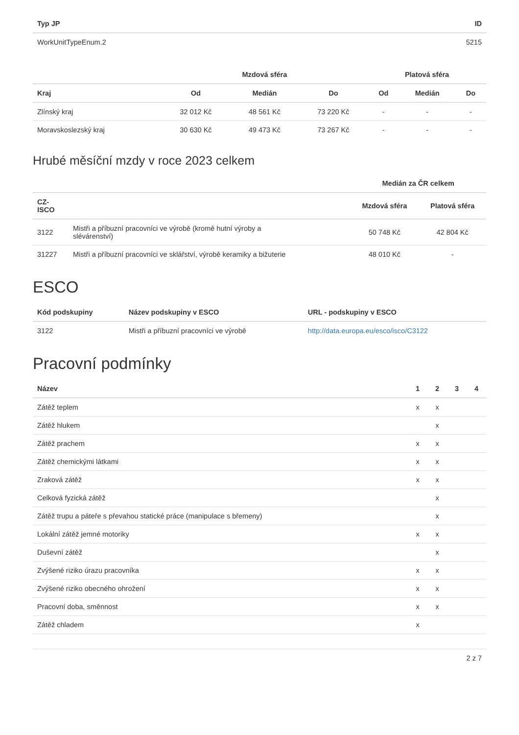| Typ JP | ID |
| --- | --- |
| WorkUnitTypeEnum.2 | 5215 |
| | Mzdová sféra | | | Platová sféra | | |
| --- | --- | --- | --- | --- | --- | --- |
| Kraj | Od | Medián | Do | Od | Medián | Do |
| Zlínský kraj | 32 012 Kč | 48 561 Kč | 73 220 Kč | - | - | - |
| Moravskoslezský kraj | 30 630 Kč | 49 473 Kč | 73 267 Kč | - | - | - |
Hrubé měsíční mzdy v roce 2023 celkem
| | | Medián za ČR celkem | |
| --- | --- | --- | --- |
| CZ- ISCO | | Mzdová sféra | Platová sféra |
| 3122 | Mistři a příbuzní pracovníci ve výrobě (kromě hutní výroby a slévárenství) | 50 748 Kč | 42 804 Kč |
| 31227 | Mistři a příbuzní pracovníci ve sklářství, výrobě keramiky a bižuterie | 48 010 Kč | - |
ESCO
| Kód podskupiny | Název podskupiny v ESCO | URL - podskupiny v ESCO |
| --- | --- | --- |
| 3122 | Mistři a příbuzní pracovníci ve výrobě | http://data.europa.eu/esco/isco/C3122 |
Pracovní podmínky
| Název | 1 | 2 | 3 | 4 |
| --- | --- | --- | --- | --- |
| Zátěž teplem | x | x | | |
| Zátěž hlukem | | x | | |
| Zátěž prachem | x | x | | |
| Zátěž chemickými látkami | x | x | | |
| Zraková zátěž | x | x | | |
| Celková fyzická zátěž | | x | | |
| Zátěž trupu a páteře s převahou statické práce (manipulace s břemeny) | | x | | |
| Lokální zátěž jemné motoriky | x | x | | |
| Duševní zátěž | | x | | |
| Zvýšené riziko úrazu pracovníka | x | x | | |
| Zvýšené riziko obecného ohrožení | x | x | | |
| Pracovní doba, směnnost | x | x | | |
| Zátěž chladem | x | | | |
2 z 7